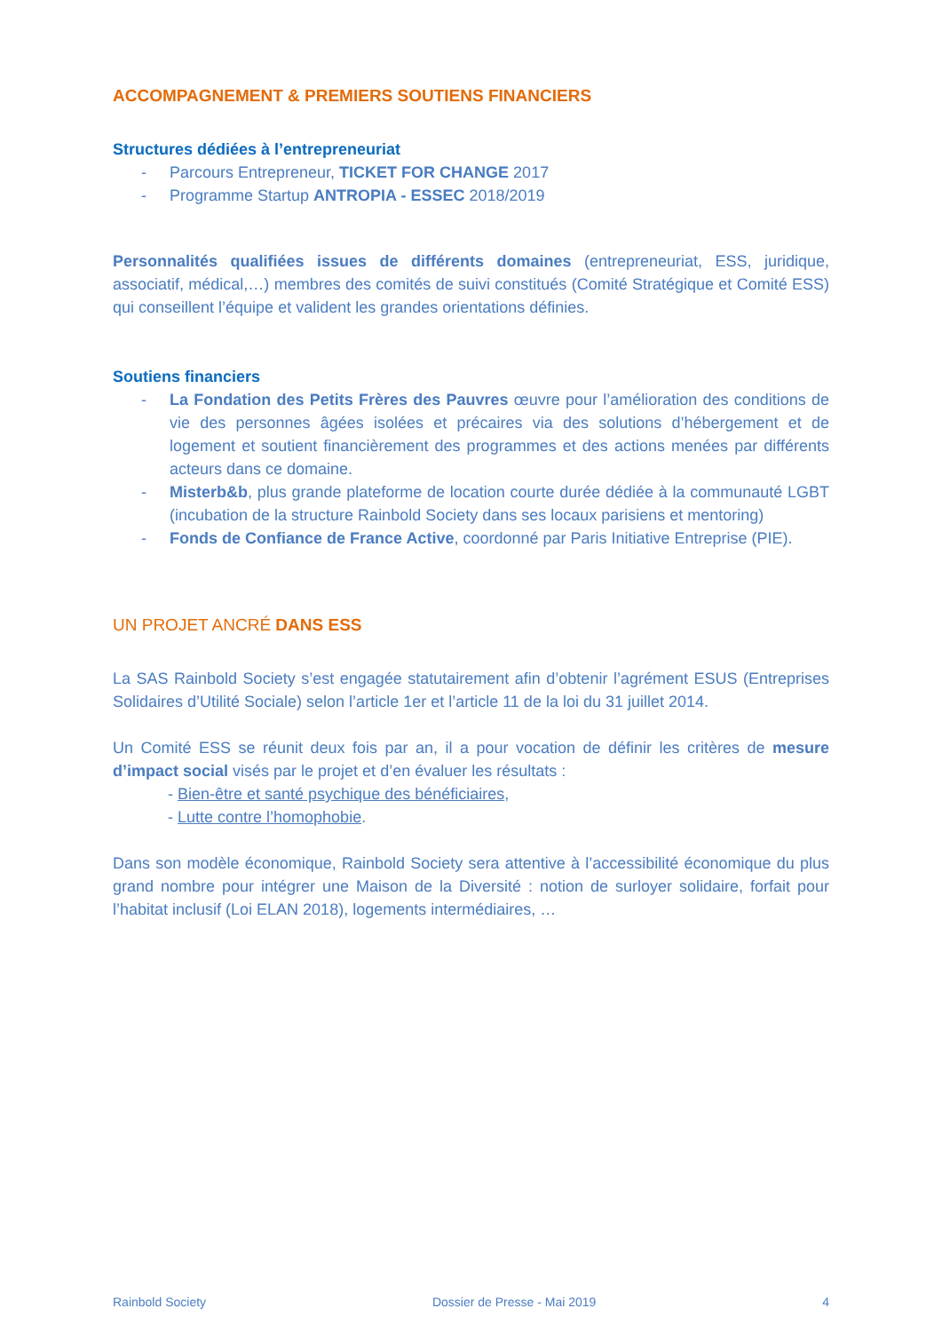ACCOMPAGNEMENT & PREMIERS SOUTIENS FINANCIERS
Structures dédiées à l’entrepreneuriat
- Parcours Entrepreneur, TICKET FOR CHANGE 2017
- Programme Startup ANTROPIA - ESSEC 2018/2019
Personnalités qualifiées issues de différents domaines (entrepreneuriat, ESS, juridique, associatif, médical,…) membres des comités de suivi constitués (Comité Stratégique et Comité ESS) qui conseillent l’équipe et valident les grandes orientations définies.
Soutiens financiers
- La Fondation des Petits Frères des Pauvres œuvre pour l’amélioration des conditions de vie des personnes âgées isolées et précaires via des solutions d’hébergement et de logement et soutient financièrement des programmes et des actions menées par différents acteurs dans ce domaine.
- Misterb&b, plus grande plateforme de location courte durée dédiée à la communauté LGBT (incubation de la structure Rainbold Society dans ses locaux parisiens et mentoring)
- Fonds de Confiance de France Active, coordonné par Paris Initiative Entreprise (PIE).
UN PROJET ANCRÉ DANS ESS
La SAS Rainbold Society s’est engagée statutairement afin d’obtenir l’agrément ESUS (Entreprises Solidaires d’Utilité Sociale) selon l’article 1er et l’article 11 de la loi du 31 juillet 2014.
Un Comité ESS se réunit deux fois par an, il a pour vocation de définir les critères de mesure d’impact social visés par le projet et d’en évaluer les résultats :
- Bien-être et santé psychique des bénéficiaires,
- Lutte contre l’homophobie.
Dans son modèle économique, Rainbold Society sera attentive à l’accessibilité économique du plus grand nombre pour intégrer une Maison de la Diversité : notion de surloyer solidaire, forfait pour l’habitat inclusif (Loi ELAN 2018), logements intermédiaires, …
Rainbold Society Dossier de Presse - Mai 2019 4